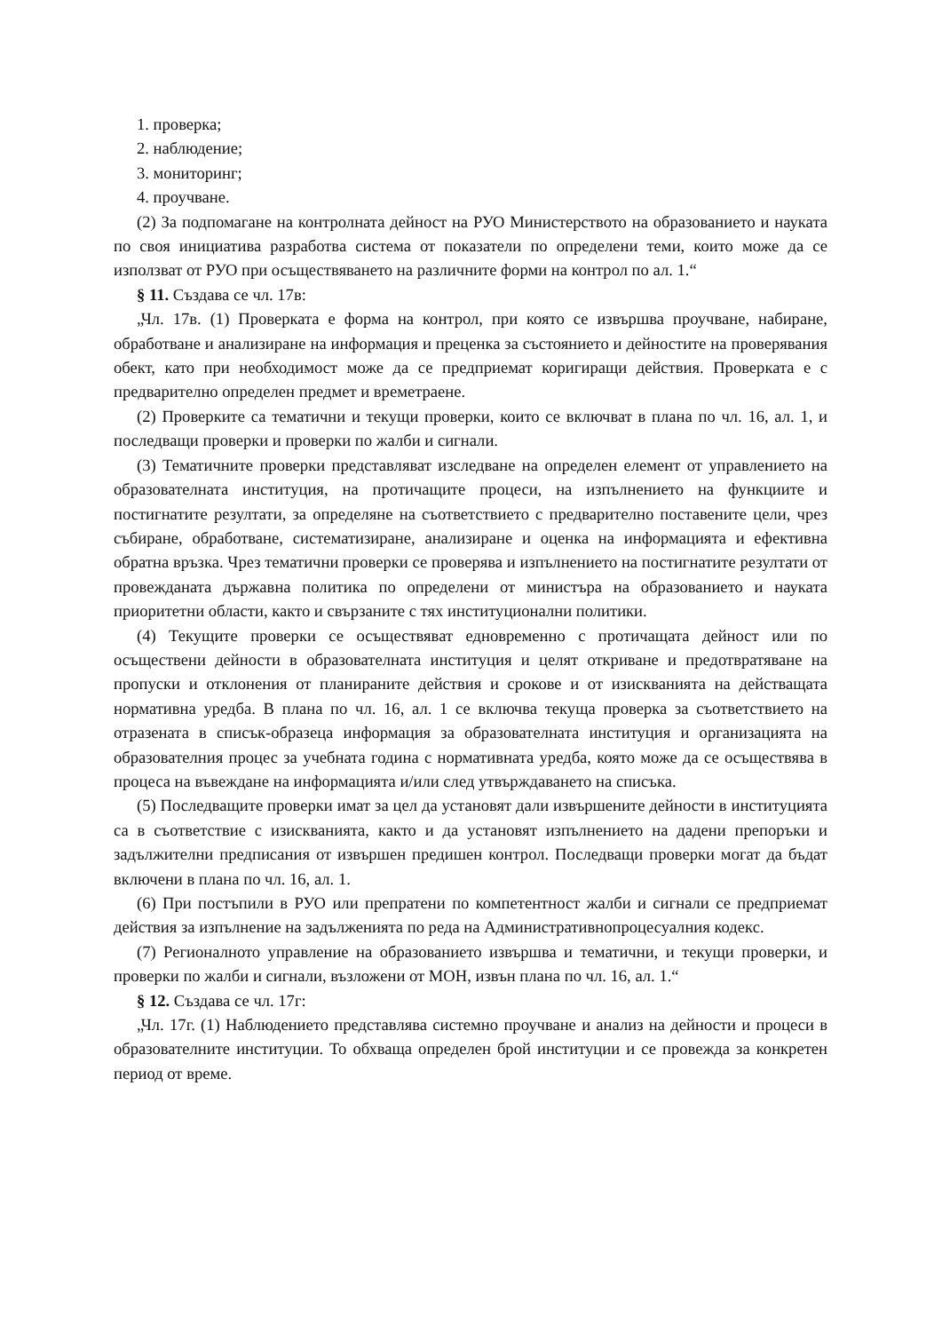1. проверка;
2. наблюдение;
3. мониторинг;
4. проучване.
(2) За подпомагане на контролната дейност на РУО Министерството на образованието и науката по своя инициатива разработва система от показатели по определени теми, които може да се използват от РУО при осъществяването на различните форми на контрол по ал. 1.“
§ 11. Създава се чл. 17в:
„Чл. 17в. (1) Проверката е форма на контрол, при която се извършва проучване, набиране, обработване и анализиране на информация и преценка за състоянието и дейностите на проверявания обект, като при необходимост може да се предприемат коригиращи действия. Проверката е с предварително определен предмет и времетраене.
(2) Проверките са тематични и текущи проверки, които се включват в плана по чл. 16, ал. 1, и последващи проверки и проверки по жалби и сигнали.
(3) Тематичните проверки представляват изследване на определен елемент от управлението на образователната институция, на протичащите процеси, на изпълнението на функциите и постигнатите резултати, за определяне на съответствието с предварително поставените цели, чрез събиране, обработване, систематизиране, анализиране и оценка на информацията и ефективна обратна връзка. Чрез тематични проверки се проверява и изпълнението на постигнатите резултати от провежданата държавна политика по определени от министъра на образованието и науката приоритетни области, както и свързаните с тях институционални политики.
(4) Текущите проверки се осъществяват едновременно с протичащата дейност или по осъществени дейности в образователната институция и целят откриване и предотвратяване на пропуски и отклонения от планираните действия и срокове и от изискванията на действащата нормативна уредба. В плана по чл. 16, ал. 1 се включва текуща проверка за съответствието на отразената в списък-образеца информация за образователната институция и организацията на образователния процес за учебната година с нормативната уредба, която може да се осъществява в процеса на въвеждане на информацията и/или след утвърждаването на списъка.
(5) Последващите проверки имат за цел да установят дали извършените дейности в институцията са в съответствие с изискванията, както и да установят изпълнението на дадени препоръки и задължителни предписания от извършен предишен контрол. Последващи проверки могат да бъдат включени в плана по чл. 16, ал. 1.
(6) При постъпили в РУО или препратени по компетентност жалби и сигнали се предприемат действия за изпълнение на задълженията по реда на Административнопроцесуалния кодекс.
(7) Регионалното управление на образованието извършва и тематични, и текущи проверки, и проверки по жалби и сигнали, възложени от МОН, извън плана по чл. 16, ал. 1.“
§ 12. Създава се чл. 17г:
„Чл. 17г. (1) Наблюдението представлява системно проучване и анализ на дейности и процеси в образователните институции. То обхваща определен брой институции и се провежда за конкретен период от време.